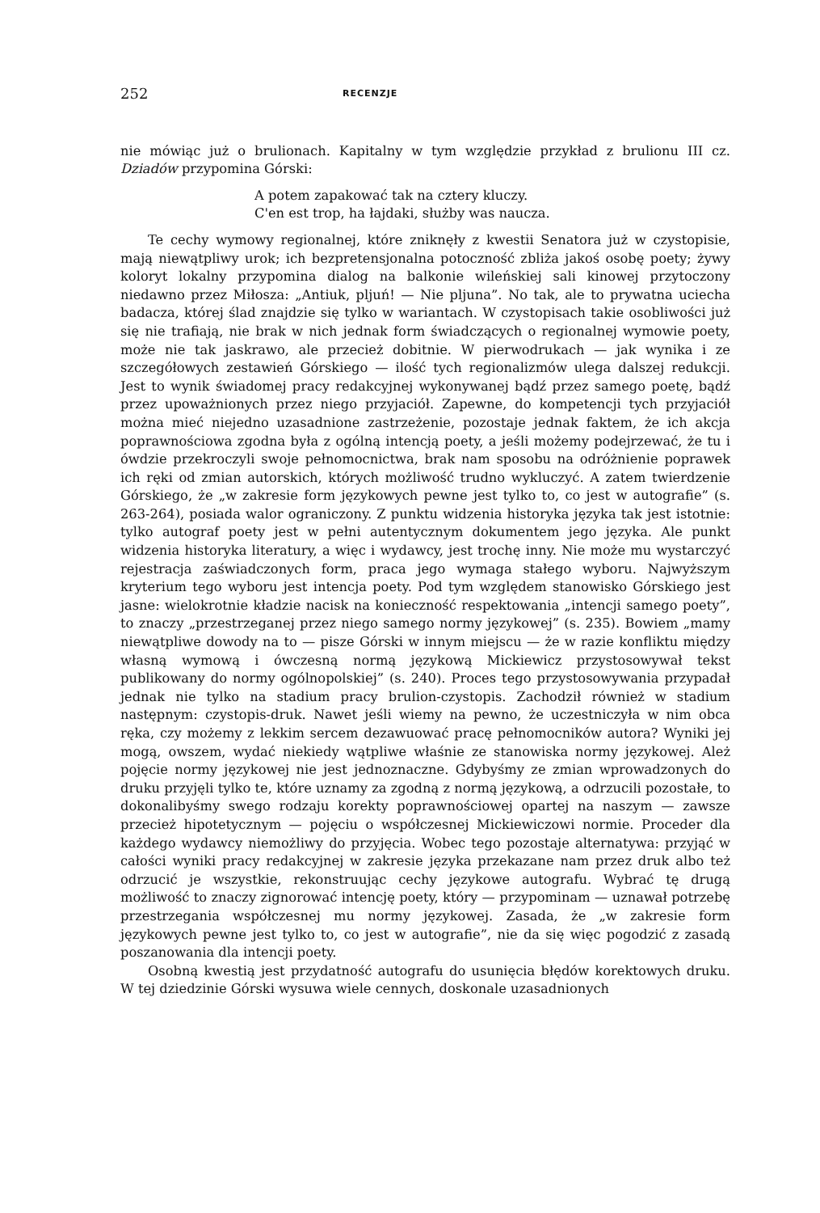252 RECENZJE
nie mówiąc już o brulionach. Kapitalny w tym względzie przykład z brulionu III cz. Dziadów przypomina Górski:
A potem zapakować tak na cztery kluczy.
C'en est trop, ha łajdaki, służby was naucza.
Te cechy wymowy regionalnej, które zniknęły z kwestii Senatora już w czystopisie, mają niewątpliwy urok; ich bezpretensjonalna potoczność zbliża jakoś osobę poety; żywy koloryt lokalny przypomina dialog na balkonie wileńskiej sali kinowej przytoczony niedawno przez Miłosza: „Antiuk, pljuń! — Nie pljuna”. No tak, ale to prywatna uciecha badacza, której ślad znajdzie się tylko w wariantach. W czystopisach takie osobliwości już się nie trafiają, nie brak w nich jednak form świadczących o regionalnej wymowie poety, może nie tak jaskrawo, ale przecież dobitnie. W pierwodrukach — jak wynika i ze szczegółowych zestawień Górskiego — ilość tych regionalizmów ulega dalszej redukcji. Jest to wynik świadomej pracy redakcyjnej wykonywanej bądź przez samego poetę, bądź przez upoważnionych przez niego przyjaciół. Zapewne, do kompetencji tych przyjaciół można mieć niejedno uzasadnione zastrzeżenie, pozostaje jednak faktem, że ich akcja poprawnościowa zgodna była z ogólną intencją poety, a jeśli możemy podejrzewać, że tu i ówdzie przekroczyli swoje pełnomocnictwa, brak nam sposobu na odróżnienie poprawek ich ręki od zmian autorskich, których możliwość trudno wykluczyć. A zatem twierdzenie Górskiego, że „w zakresie form językowych pewne jest tylko to, co jest w autografie” (s. 263-264), posiada walor ograniczony. Z punktu widzenia historyka języka tak jest istotnie: tylko autograf poety jest w pełni autentycznym dokumentem jego języka. Ale punkt widzenia historyka literatury, a więc i wydawcy, jest trochę inny. Nie może mu wystarczyć rejestracja zaświadczonych form, praca jego wymaga stałego wyboru. Najwyższym kryterium tego wyboru jest intencja poety. Pod tym względem stanowisko Górskiego jest jasne: wielokrotnie kładzie nacisk na konieczność respektowania „intencji samego poety”, to znaczy „przestrzeganej przez niego samego normy językowej” (s. 235). Bowiem „mamy niewątpliwe dowody na to — pisze Górski w innym miejscu — że w razie konfliktu między własną wymową i ówczesną normą językową Mickiewicz przystosowywał tekst publikowany do normy ogólnopolskiej” (s. 240). Proces tego przystosowywania przypadał jednak nie tylko na stadium pracy brulion-czystopis. Zachodził również w stadium następnym: czystopis-druk. Nawet jeśli wiemy na pewno, że uczestniczyła w nim obca ręka, czy możemy z lekkim sercem dezawuować pracę pełnomocników autora? Wyniki jej mogą, owszem, wydać niekiedy wątpliwe właśnie ze stanowiska normy językowej. Ależ pojęcie normy językowej nie jest jednoznaczne. Gdybyśmy ze zmian wprowadzonych do druku przyjęli tylko te, które uznamy za zgodną z normą językową, a odrzucili pozostałe, to dokonalibyśmy swego rodzaju korekty poprawnościowej opartej na naszym — zawsze przecież hipotetycznym — pojęciu o współczesnej Mickiewiczowi normie. Proceder dla każdego wydawcy niemożliwy do przyjęcia. Wobec tego pozostaje alternatywa: przyjąć w całości wyniki pracy redakcyjnej w zakresie języka przekazane nam przez druk albo też odrzucić je wszystkie, rekonstruując cechy językowe autografu. Wybrać tę drugą możliwość to znaczy zignorować intencję poety, który — przypominam — uznawał potrzebę przestrzegania współczesnej mu normy językowej. Zasada, że „w zakresie form językowych pewne jest tylko to, co jest w autografie”, nie da się więc pogodzić z zasadą poszanowania dla intencji poety.
Osobną kwestią jest przydatność autografu do usunięcia błędów korektowych druku. W tej dziedzinie Górski wysuwa wiele cennych, doskonale uzasadnionych